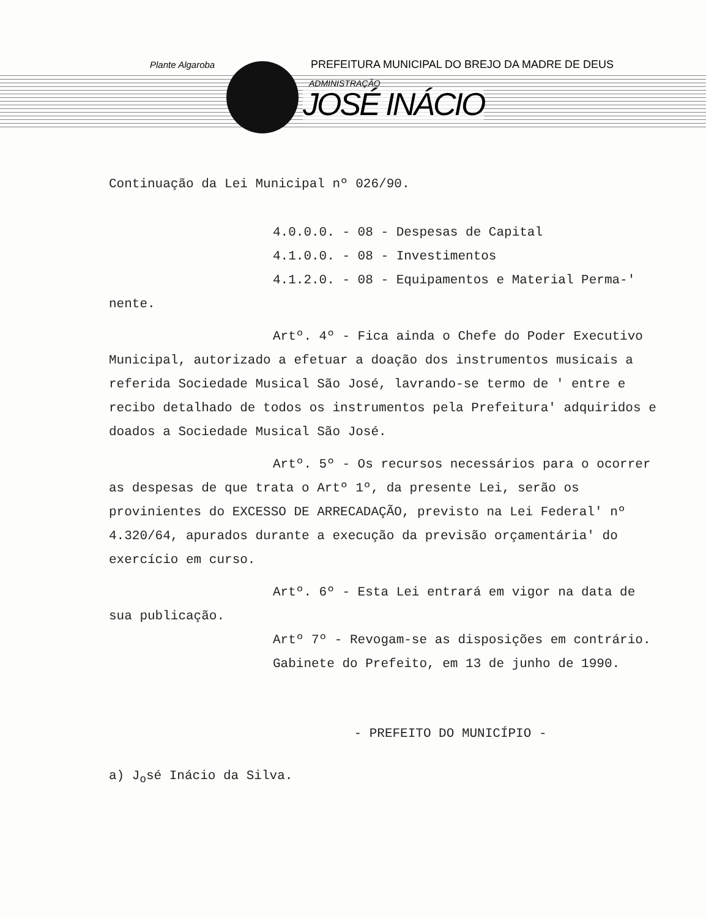Plante Algaroba
PREFEITURA MUNICIPAL DO BREJO DA MADRE DE DEUS
ADMINISTRAÇÃO
JOSÉ INÁCIO
Continuação da Lei Municipal nº 026/90.
4.0.0.0. - 08 - Despesas de Capital
4.1.0.0. - 08 - Investimentos
4.1.2.0. - 08 - Equipamentos e Material Perma-' nente.
Artº. 4º - Fica ainda o Chefe do Poder Executivo Municipal, autorizado a efetuar a doação dos instrumentos musicais a referida Sociedade Musical São José, lavrando-se termo de ' entre e recibo detalhado de todos os instrumentos pela Prefeitura' adquiridos e doados a Sociedade Musical São José.
Artº. 5º - Os recursos necessários para o ocorrer as despesas de que trata o Artº 1º, da presente Lei, serão os provinientes do EXCESSO DE ARRECADAÇÃO, previsto na Lei Federal' nº 4.320/64, apurados durante a execução da previsão orçamentária' do exercício em curso.
Artº. 6º - Esta Lei entrará em vigor na data de sua publicação.
Artº 7º - Revogam-se as disposições em contrário.
Gabinete do Prefeito, em 13 de junho de 1990.
- PREFEITO DO MUNICÍPIO -
a) J<sub>o</sub>sé Inácio da Silva.